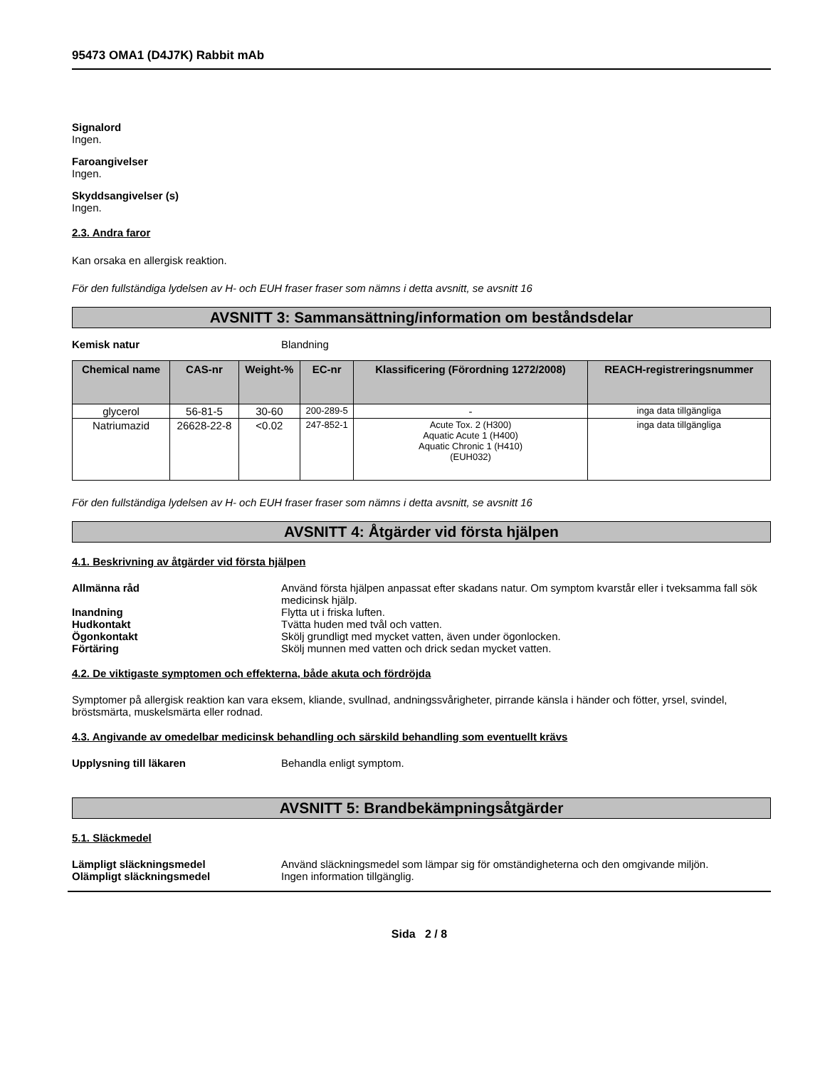95473 OMA1 (D4J7K) Rabbit mAb
Signalord
Ingen.
Faroangivelser
Ingen.
Skyddsangivelser (s)
Ingen.
2.3. Andra faror
Kan orsaka en allergisk reaktion.
För den fullständiga lydelsen av H- och EUH fraser fraser som nämns i detta avsnitt, se avsnitt 16
AVSNITT 3: Sammansättning/information om beståndsdelar
Kemisk natur Blandning
| Chemical name | CAS-nr | Weight-% | EC-nr | Klassificering (Förordning 1272/2008) | REACH-registreringsnummer |
| --- | --- | --- | --- | --- | --- |
| glycerol | 56-81-5 | 30-60 | 200-289-5 | - | inga data tillgängliga |
| Natriumazid | 26628-22-8 | <0.02 | 247-852-1 | Acute Tox. 2 (H300) Aquatic Acute 1 (H400) Aquatic Chronic 1 (H410) (EUH032) | inga data tillgängliga |
För den fullständiga lydelsen av H- och EUH fraser fraser som nämns i detta avsnitt, se avsnitt 16
AVSNITT 4: Åtgärder vid första hjälpen
4.1. Beskrivning av åtgärder vid första hjälpen
Allmänna råd Använd första hjälpen anpassat efter skadans natur. Om symptom kvarstår eller i tveksamma fall sök medicinsk hjälp.
Inandning Flytta ut i friska luften.
Hudkontakt Tvätta huden med tvål och vatten.
Ögonkontakt Skölj grundligt med mycket vatten, även under ögonlocken.
Förtäring Skölj munnen med vatten och drick sedan mycket vatten.
4.2. De viktigaste symptomen och effekterna, både akuta och fördröjda
Symptomer på allergisk reaktion kan vara eksem, kliande, svullnad, andningssvårigheter, pirrande känsla i händer och fötter, yrsel, svindel, bröstsmärta, muskelsmärta eller rodnad.
4.3. Angivande av omedelbar medicinsk behandling och särskild behandling som eventuellt krävs
Upplysning till läkaren Behandla enligt symptom.
AVSNITT 5: Brandbekämpningsåtgärder
5.1. Släckmedel
Lämpligt släckningsmedel Använd släckningsmedel som lämpar sig för omständigheterna och den omgivande miljön.
Olämpligt släckningsmedel Ingen information tillgänglig.
Sida 2 / 8